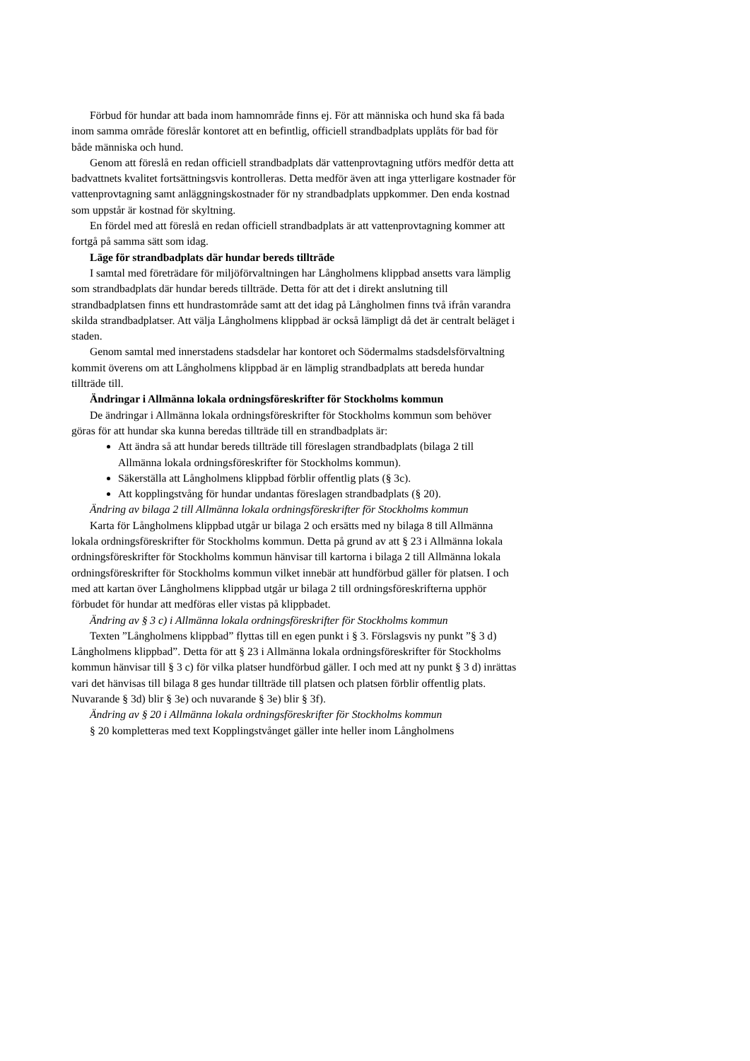Förbud för hundar att bada inom hamnområde finns ej. För att människa och hund ska få bada inom samma område föreslår kontoret att en befintlig, officiell strandbadplats upplåts för bad för både människa och hund.
Genom att föreslå en redan officiell strandbadplats där vattenprovtagning utförs medför detta att badvattnets kvalitet fortsättningsvis kontrolleras. Detta medför även att inga ytterligare kostnader för vattenprovtagning samt anläggningskostnader för ny strandbadplats uppkommer. Den enda kostnad som uppstår är kostnad för skyltning.
En fördel med att föreslå en redan officiell strandbadplats är att vattenprovtagning kommer att fortgå på samma sätt som idag.
Läge för strandbadplats där hundar bereds tillträde
I samtal med företrädare för miljöförvaltningen har Långholmens klippbad ansetts vara lämplig som strandbadplats där hundar bereds tillträde. Detta för att det i direkt anslutning till strandbadplatsen finns ett hundrastområde samt att det idag på Långholmen finns två ifrån varandra skilda strandbadplatser. Att välja Långholmens klippbad är också lämpligt då det är centralt beläget i staden.
Genom samtal med innerstadens stadsdelar har kontoret och Södermalms stadsdelsförvaltning kommit överens om att Långholmens klippbad är en lämplig strandbadplats att bereda hundar tillträde till.
Ändringar i Allmänna lokala ordningsföreskrifter för Stockholms kommun
De ändringar i Allmänna lokala ordningsföreskrifter för Stockholms kommun som behöver göras för att hundar ska kunna beredas tillträde till en strandbadplats är:
Att ändra så att hundar bereds tillträde till föreslagen strandbadplats (bilaga 2 till Allmänna lokala ordningsföreskrifter för Stockholms kommun).
Säkerställa att Långholmens klippbad förblir offentlig plats (§ 3c).
Att kopplingstvång för hundar undantas föreslagen strandbadplats (§ 20).
Ändring av bilaga 2 till Allmänna lokala ordningsföreskrifter för Stockholms kommun
Karta för Långholmens klippbad utgår ur bilaga 2 och ersätts med ny bilaga 8 till Allmänna lokala ordningsföreskrifter för Stockholms kommun. Detta på grund av att § 23 i Allmänna lokala ordningsföreskrifter för Stockholms kommun hänvisar till kartorna i bilaga 2 till Allmänna lokala ordningsföreskrifter för Stockholms kommun vilket innebär att hundförbud gäller för platsen. I och med att kartan över Långholmens klippbad utgår ur bilaga 2 till ordningsföreskrifterna upphör förbudet för hundar att medföras eller vistas på klippbadet.
Ändring av § 3 c) i Allmänna lokala ordningsföreskrifter för Stockholms kommun
Texten ”Långholmens klippbad” flyttas till en egen punkt i § 3. Förslagsvis ny punkt ”§ 3 d) Långholmens klippbad”. Detta för att § 23 i Allmänna lokala ordningsföreskrifter för Stockholms kommun hänvisar till § 3 c) för vilka platser hundförbud gäller. I och med att ny punkt § 3 d) inrättas vari det hänvisas till bilaga 8 ges hundar tillträde till platsen och platsen förblir offentlig plats. Nuvarande § 3d) blir § 3e) och nuvarande § 3e) blir § 3f).
Ändring av § 20 i Allmänna lokala ordningsföreskrifter för Stockholms kommun
§ 20 kompletteras med text Kopplingstvånget gäller inte heller inom Långholmens